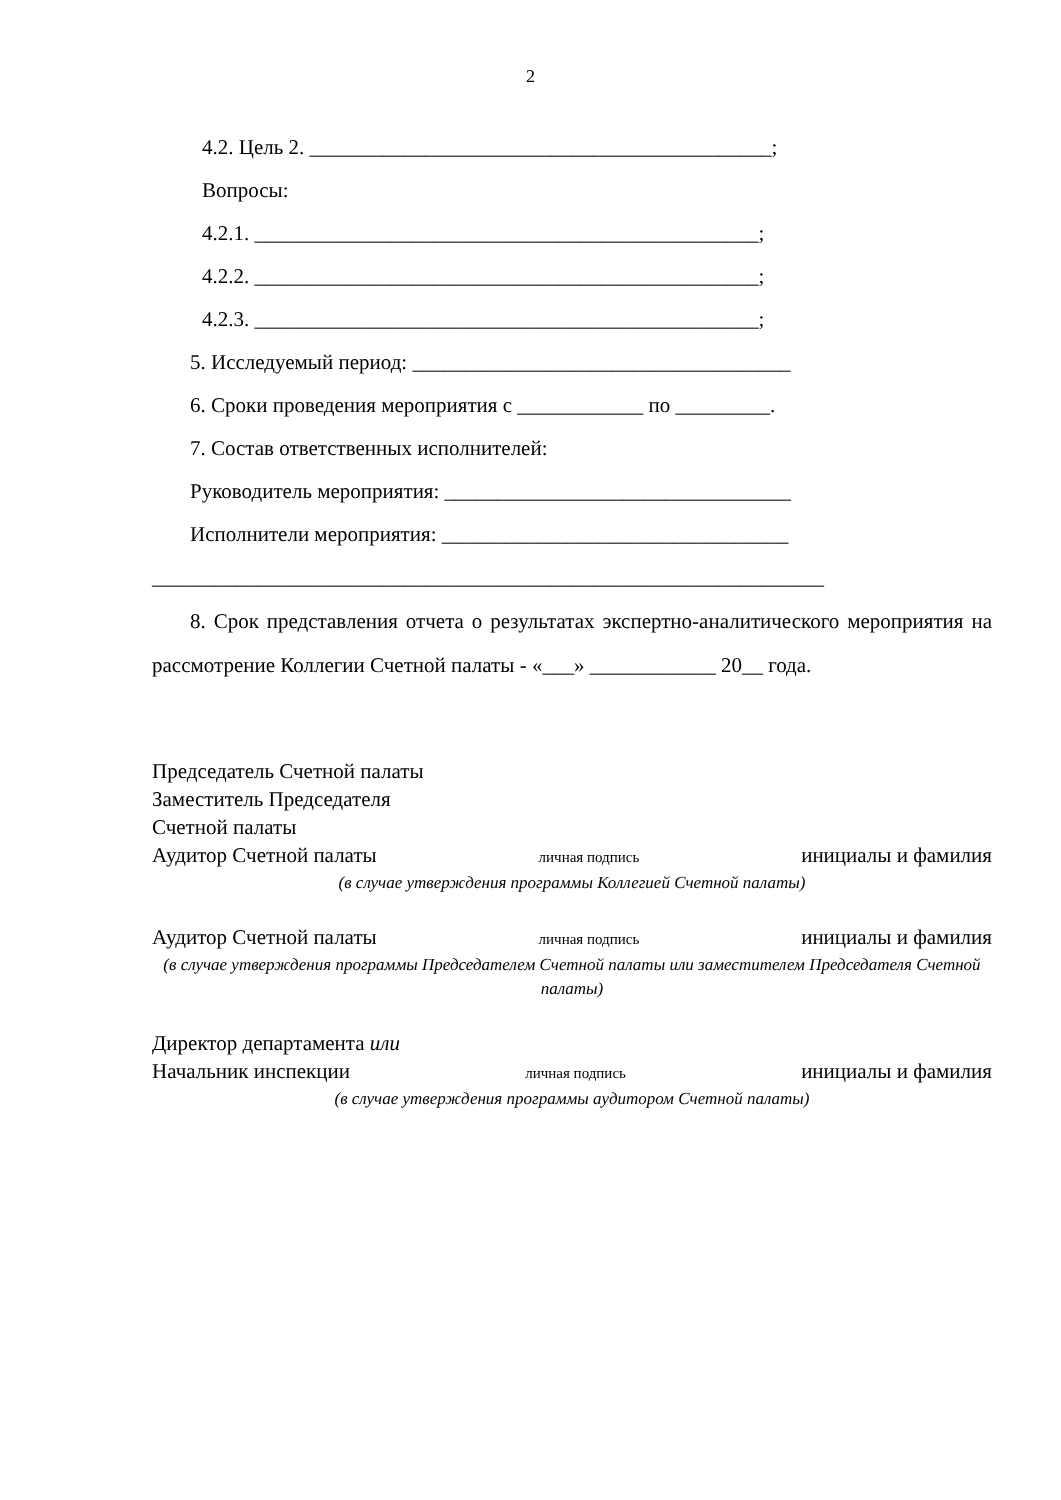2
4.2. Цель 2. ____________________________________________;
Вопросы:
4.2.1. ________________________________________________;
4.2.2. ________________________________________________;
4.2.3. ________________________________________________;
5. Исследуемый период: ____________________________________
6. Сроки проведения мероприятия с ____________ по _________.
7. Состав ответственных исполнителей:
Руководитель мероприятия: _________________________________
Исполнители мероприятия: _________________________________
________________________________________________________________
8. Срок представления отчета о результатах экспертно-аналитического мероприятия на рассмотрение Коллегии Счетной палаты - «___» ____________ 20__ года.
Председатель Счетной палаты
Заместитель Председателя
Счетной палаты
Аудитор Счетной палаты личная подпись инициалы и фамилия
(в случае утверждения программы Коллегией Счетной палаты)
Аудитор Счетной палаты личная подпись инициалы и фамилия
(в случае утверждения программы Председателем Счетной палаты или заместителем Председателя Счетной палаты)
Директор департамента или
Начальник инспекции личная подпись инициалы и фамилия
(в случае утверждения программы аудитором Счетной палаты)